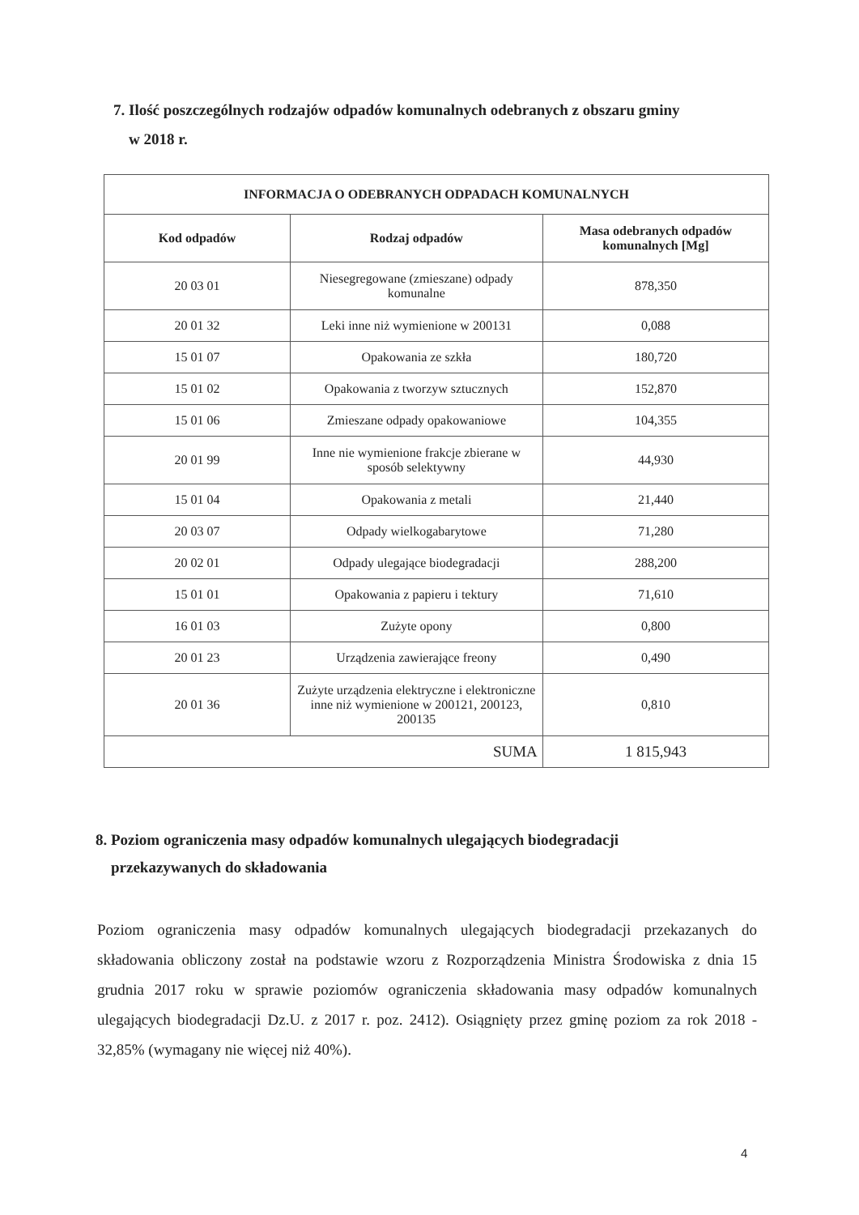7. Ilość poszczególnych rodzajów odpadów komunalnych odebranych z obszaru gminy
w 2018 r.
| INFORMACJA O ODEBRANYCH ODPADACH KOMUNALNYCH | | |
| --- | --- | --- |
| Kod odpadów | Rodzaj odpadów | Masa odebranych odpadów komunalnych [Mg] |
| 20 03 01 | Niesegregowane (zmieszane) odpady komunalne | 878,350 |
| 20 01 32 | Leki inne niż wymienione w 200131 | 0,088 |
| 15 01 07 | Opakowania ze szkła | 180,720 |
| 15 01 02 | Opakowania z tworzyw sztucznych | 152,870 |
| 15 01 06 | Zmieszane odpady opakowaniowe | 104,355 |
| 20 01 99 | Inne nie wymienione frakcje zbierane w sposób selektywny | 44,930 |
| 15 01 04 | Opakowania z metali | 21,440 |
| 20 03 07 | Odpady wielkogabarytowe | 71,280 |
| 20 02 01 | Odpady ulegające biodegradacji | 288,200 |
| 15 01 01 | Opakowania z papieru i tektury | 71,610 |
| 16 01 03 | Zużyte opony | 0,800 |
| 20 01 23 | Urządzenia zawierające freony | 0,490 |
| 20 01 36 | Zużyte urządzenia elektryczne i elektroniczne inne niż wymienione w 200121, 200123, 200135 | 0,810 |
| SUMA | | 1 815,943 |
8. Poziom ograniczenia masy odpadów komunalnych ulegających biodegradacji
przekazywanych do składowania
Poziom ograniczenia masy odpadów komunalnych ulegających biodegradacji przekazanych do składowania obliczony został na podstawie wzoru z Rozporządzenia Ministra Środowiska z dnia 15 grudnia 2017 roku w sprawie poziomów ograniczenia składowania masy odpadów komunalnych ulegających biodegradacji Dz.U. z 2017 r. poz. 2412). Osiągnięty przez gminę poziom za rok 2018 - 32,85% (wymagany nie więcej niż 40%).
4